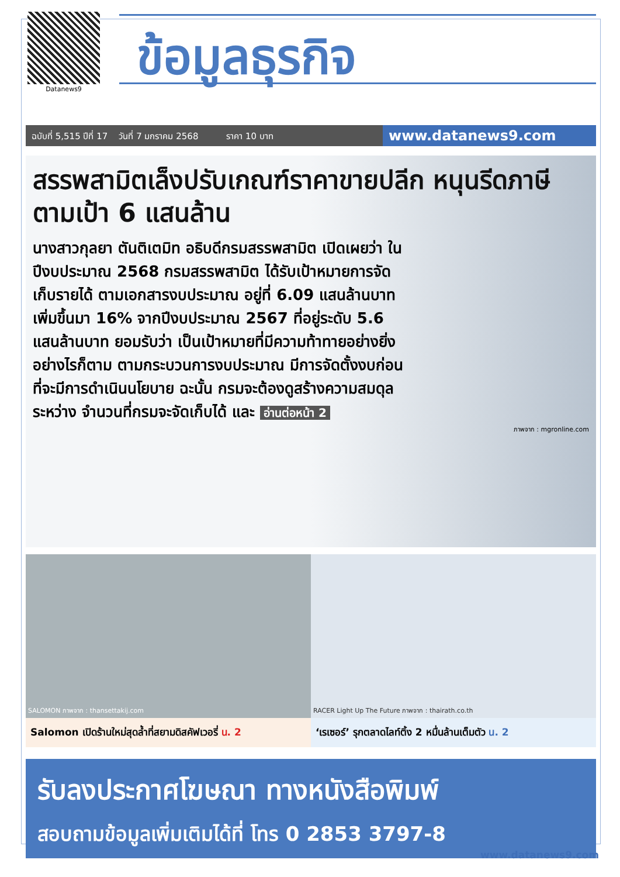Datanews9
ข้อมูลธุรกิจ
ฉบับที่ 5,515 ปีที่ 17 วันที่ 7 มกราคม 2568 ราคา 10 บาท
www.datanews9.com
สรรพสามิตเล็งปรับเกณฑ์ราคาขายปลีก หนุนรีดภาษีตามเป้า 6 แสนล้าน
นางสาวกุลยา ตันติเตมิท อธิบดีกรมสรรพสามิต เปิดเผยว่า ในปีงบประมาณ 2568 กรมสรรพสามิต ได้รับเป้าหมายการจัดเก็บรายได้ ตามเอกสารงบประมาณ อยู่ที่ 6.09 แสนล้านบาท เพิ่มขึ้นมา 16% จากปีงบประมาณ 2567 ที่อยู่ระดับ 5.6 แสนล้านบาท ยอมรับว่า เป็นเป้าหมายที่มีความท้าทายอย่างยิ่ง อย่างไรก็ตาม ตามกระบวนการงบประมาณ มีการจัดตั้งงบก่อนที่จะมีการดำเนินนโยบาย ฉะนั้น กรมจะต้องดูสร้างความสมดุลระหว่าง จำนวนที่กรมจะจัดเก็บได้ และ อ่านต่อหน้า 2
ภาพจาก : mgronline.com
SALOMON ภาพจาก : thansettakij.com
Salomon เปิดร้านใหม่สุดล้ำที่สยามดิสคัฟเวอรี่ น. 2
RACER Light Up The Future ภาพจาก : thairath.co.th
‘เรเซอร์’ รุกตลาดไลท์ติ้ง 2 หมื่นล้านเต็มตัว น. 2
รับลงประกาศโฆษณา ทางหนังสือพิมพ์
สอบถามข้อมูลเพิ่มเติมได้ที่ โทร 0 2853 3797-8
www.datanews9.com